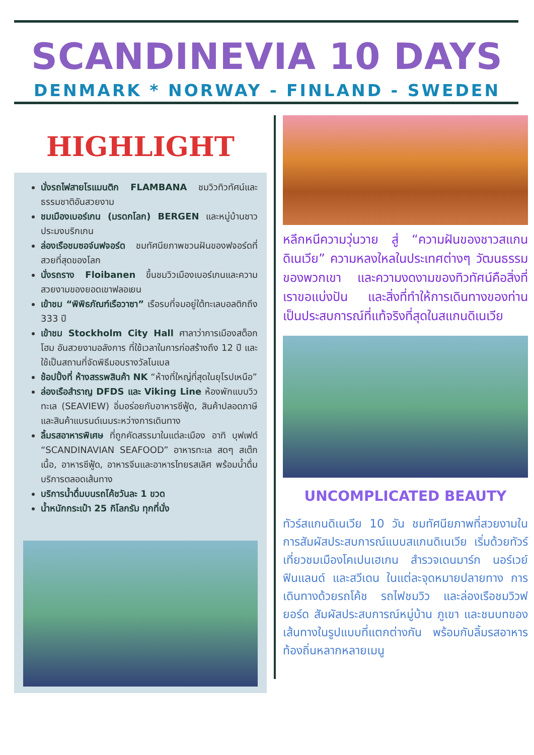SCANDINEVIA 10 DAYS
DENMARK * NORWAY - FINLAND - SWEDEN
HIGHLIGHT
นั่งรถไฟสายโรแมนติก FLAMBANA ชมวิวทิวทัศน์และธรรมชาติอันสวยงาม
ชมเมืองเบอร์เกน (มรดกโลก) BERGEN และหมู่บ้านชาวประมงบริกเกน
ล่องเรือชมซอจ์นฟจอร์ด ชมทัศนียภาพชวนฝันของฟจอร์ดที่สวยที่สุดของโลก
นั่งรถราง Floibanen ขึ้นชมวิวเมืองเบอร์เกนและความสวยงามของยอดเขาฟลอเยน
เข้าชม “พิพิธภัณฑ์เรือวาซา” เรือรบที่จมอยู่ใต้ทะเลบอลติกถึง 333 ปี
เข้าชม Stockholm City Hall ศาลาว่าการเมืองสต็อกโฮม อันสวยงามอลังการ ที่ใช้เวลาในการก่อสร้างถึง 12 ปี และใช้เป็นสถานที่จัดพิธีมอบรางวัลโนเบล
ช้อปปิ้งที่ ห้างสรรพสินค้า NK “ห้างที่ใหญ่ที่สุดในยุโรปเหนือ”
ล่องเรือสำราญ DFDS และ Viking Line ห้องพักแบบวิวทะเล (SEAVIEW) อิ่มอร่อยกับอาหารซีฟู้ด, สินค้าปลอดภาษี และสินค้าแบรนด์เนมระหว่างการเดินทาง
ลิ้มรสอาหารพิเศษ ที่ถูกคัดสรรมาในแต่ละเมือง อาทิ บุฟเฟต์ “SCANDINAVIAN SEAFOOD” อาหารทะเล สดๆ สเต๊กเนื้อ, อาหารซีฟู้ด, อาหารจีนและอาหารไทยรสเลิศ พร้อมน้ำดื่มบริการตลอดเส้นทาง
บริการน้ำดื่มบนรถโค้ชวันละ 1 ขวด
น้ำหนักกระเป๋า 25 กิโลกรัม ทุกที่นั่ง
หลีกหนีความวุ่นวาย สู่ “ความฝันของชาวสแกนดิเนเวีย” ความหลงใหลในประเทศต่างๆ วัฒนธรรมของพวกเขา และความงดงามของทิวทัศน์คือสิ่งที่เราขอแบ่งปัน และสิ่งที่ทำให้การเดินทางของท่านเป็นประสบการณ์ที่แท้จริงที่สุดในสแกนดิเนเวีย
UNCOMPLICATED BEAUTY
ทัวร์สแกนดิเนเวีย 10 วัน ชมทัศนียภาพที่สวยงามในการสัมผัสประสบการณ์แบบสแกนดิเนเวีย เริ่มด้วยทัวร์เที่ยวชมเมืองโคเปนเฮเกน สำรวจเดนมาร์ก นอร์เวย์ ฟินแลนด์ และสวีเดน ในแต่ละจุดหมายปลายทาง การเดินทางด้วยรถโค้ช รถไฟชมวิว และล่องเรือชมวิวฟยอร์ด สัมผัสประสบการณ์หมู่บ้าน ภูเขา และชนบทของเส้นทางในรูปแบบที่แตกต่างกัน พร้อมกับลิ้มรสอาหารท้องถิ่นหลากหลายเมนู